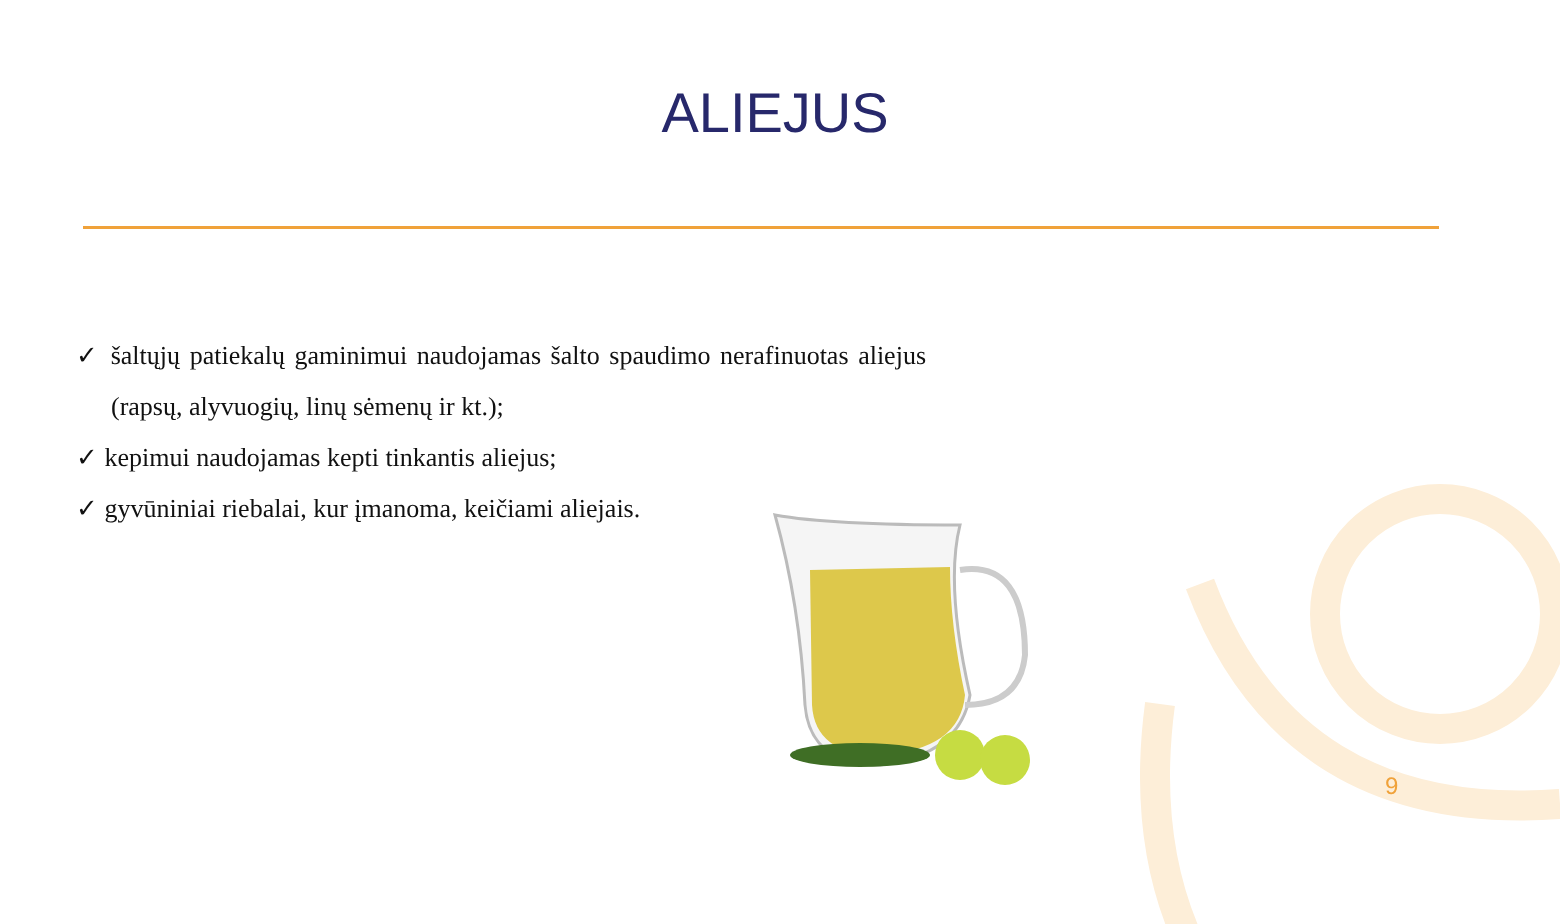ALIEJUS
✓ šaltųjų patiekalų gaminimui naudojamas šalto spaudimo nerafinuotas aliejus (rapsų, alyvuogių, linų sėmenų ir kt.);
✓ kepimui naudojamas kepti tinkantis aliejus;
✓ gyvūniniai riebalai, kur įmanoma, keičiami aliejais.
9